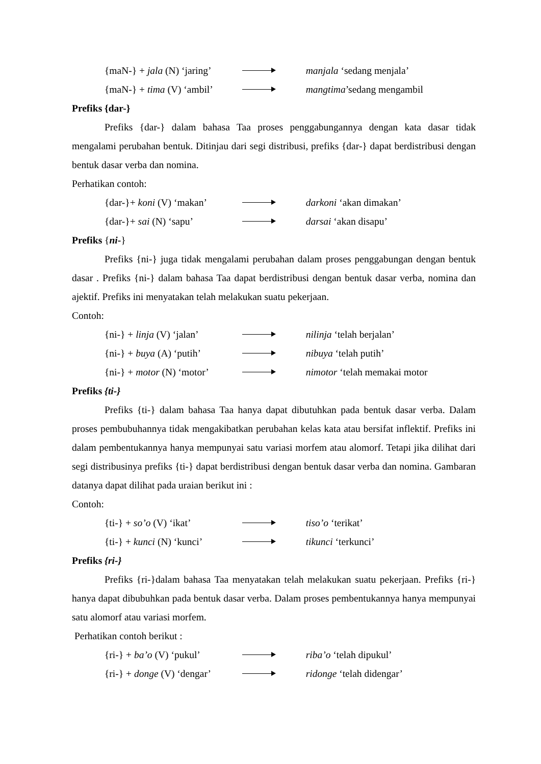{maN-} + jala (N) ‘jaring’
manjala ‘sedang menjala’
{maN-} + tima (V) ‘ambil’
mangtima’sedang mengambil
Prefiks {dar-}
Prefiks {dar-} dalam bahasa Taa proses penggabungannya dengan kata dasar tidak mengalami perubahan bentuk. Ditinjau dari segi distribusi, prefiks {dar-} dapat berdistribusi dengan bentuk dasar verba dan nomina.
Perhatikan contoh:
{dar-}+ koni (V) ‘makan’
darkoni ‘akan dimakan’
{dar-}+ sai (N) ‘sapu’ darsai ‘akan disapu’
Prefiks {ni-}
Prefiks {ni-} juga tidak mengalami perubahan dalam proses penggabungan dengan bentuk dasar . Prefiks {ni-} dalam bahasa Taa dapat berdistribusi dengan bentuk dasar verba, nomina dan ajektif. Prefiks ini menyatakan telah melakukan suatu pekerjaan.
Contoh:
{ni-} + linja (V) ‘jalan’
nilinja ‘telah berjalan’
{ni-} + buya (A) ‘putih’
nibuya ‘telah putih’
{ni-} + motor (N) ‘motor’
nimotor ‘telah memakai motor
Prefiks {ti-}
Prefiks {ti-} dalam bahasa Taa hanya dapat dibutuhkan pada bentuk dasar verba. Dalam proses pembubuhannya tidak mengakibatkan perubahan kelas kata atau bersifat inflektif. Prefiks ini dalam pembentukannya hanya mempunyai satu variasi morfem atau alomorf. Tetapi jika dilihat dari segi distribusinya prefiks {ti-} dapat berdistribusi dengan bentuk dasar verba dan nomina. Gambaran datanya dapat dilihat pada uraian berikut ini :
Contoh:
{ti-} + so’o (V) ‘ikat’ tiso’o ‘terikat’
{ti-} + kunci (N) ‘kunci’
tikunci ‘terkunci’
Prefiks {ri-}
Prefiks {ri-}dalam bahasa Taa menyatakan telah melakukan suatu pekerjaan. Prefiks {ri-} hanya dapat dibubuhkan pada bentuk dasar verba. Dalam proses pembentukannya hanya mempunyai satu alomorf atau variasi morfem.
Perhatikan contoh berikut :
{ri-} + ba’o (V) ‘pukul’
riba’o ‘telah dipukul’
{ri-} + donge (V) ‘dengar’
ridonge ‘telah didengar’